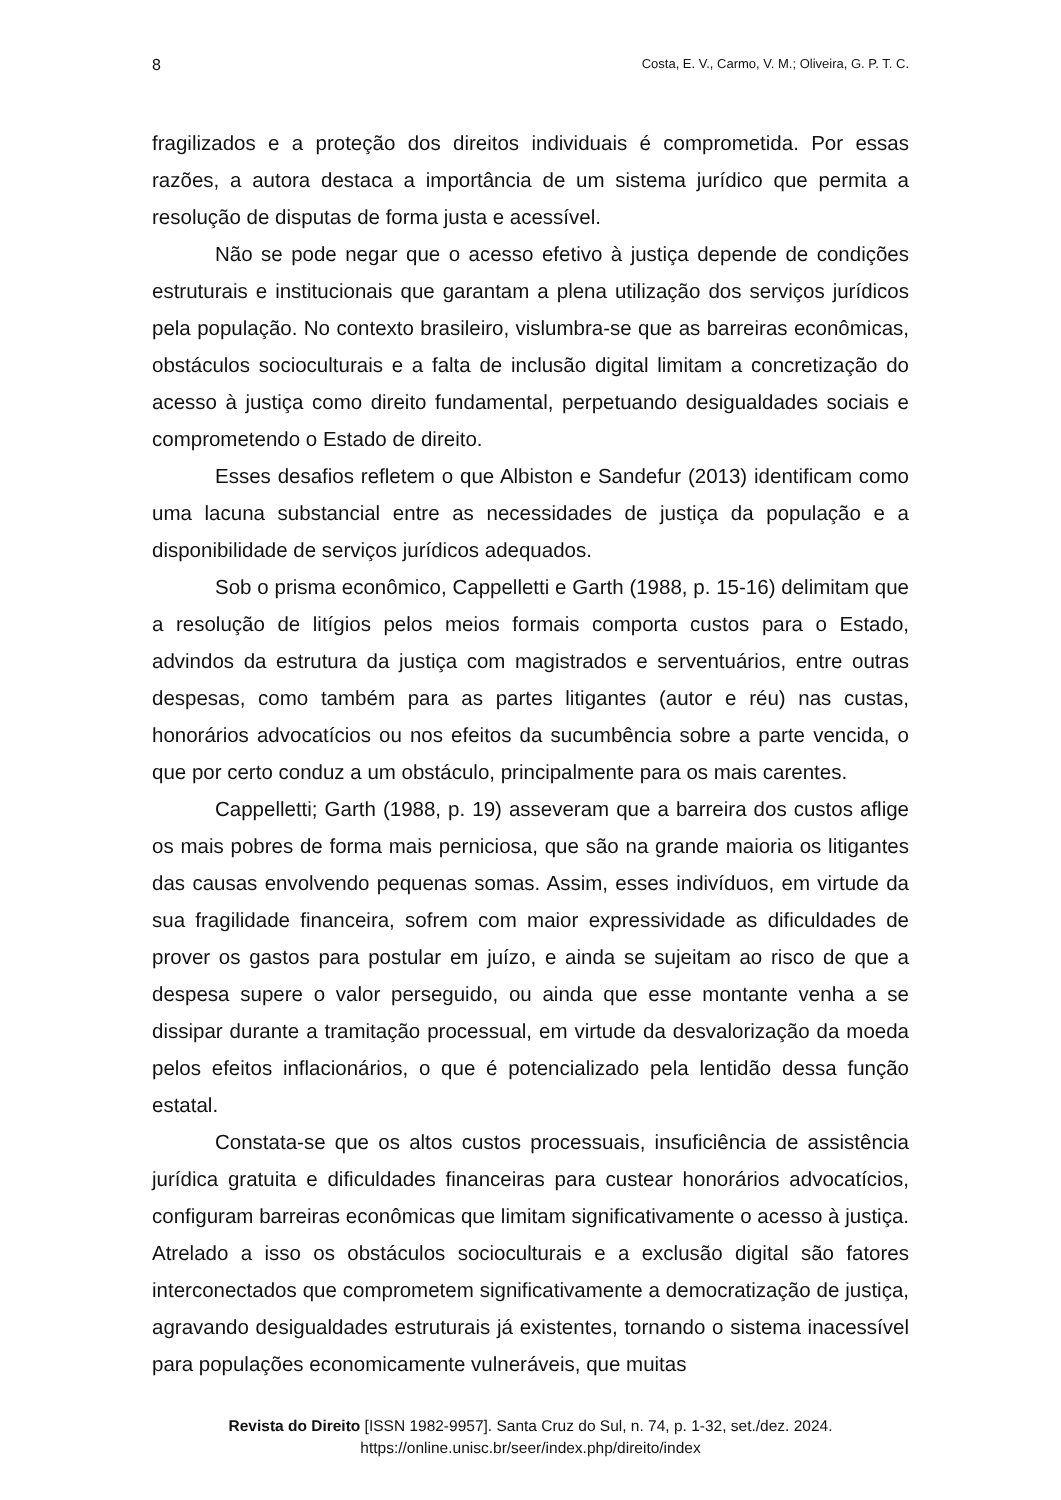8 Costa, E. V., Carmo, V. M.; Oliveira, G. P. T. C.
fragilizados e a proteção dos direitos individuais é comprometida. Por essas razões, a autora destaca a importância de um sistema jurídico que permita a resolução de disputas de forma justa e acessível.
Não se pode negar que o acesso efetivo à justiça depende de condições estruturais e institucionais que garantam a plena utilização dos serviços jurídicos pela população. No contexto brasileiro, vislumbra-se que as barreiras econômicas, obstáculos socioculturais e a falta de inclusão digital limitam a concretização do acesso à justiça como direito fundamental, perpetuando desigualdades sociais e comprometendo o Estado de direito.
Esses desafios refletem o que Albiston e Sandefur (2013) identificam como uma lacuna substancial entre as necessidades de justiça da população e a disponibilidade de serviços jurídicos adequados.
Sob o prisma econômico, Cappelletti e Garth (1988, p. 15-16) delimitam que a resolução de litígios pelos meios formais comporta custos para o Estado, advindos da estrutura da justiça com magistrados e serventuários, entre outras despesas, como também para as partes litigantes (autor e réu) nas custas, honorários advocatícios ou nos efeitos da sucumbência sobre a parte vencida, o que por certo conduz a um obstáculo, principalmente para os mais carentes.
Cappelletti; Garth (1988, p. 19) asseveram que a barreira dos custos aflige os mais pobres de forma mais perniciosa, que são na grande maioria os litigantes das causas envolvendo pequenas somas. Assim, esses indivíduos, em virtude da sua fragilidade financeira, sofrem com maior expressividade as dificuldades de prover os gastos para postular em juízo, e ainda se sujeitam ao risco de que a despesa supere o valor perseguido, ou ainda que esse montante venha a se dissipar durante a tramitação processual, em virtude da desvalorização da moeda pelos efeitos inflacionários, o que é potencializado pela lentidão dessa função estatal.
Constata-se que os altos custos processuais, insuficiência de assistência jurídica gratuita e dificuldades financeiras para custear honorários advocatícios, configuram barreiras econômicas que limitam significativamente o acesso à justiça. Atrelado a isso os obstáculos socioculturais e a exclusão digital são fatores interconectados que comprometem significativamente a democratização de justiça, agravando desigualdades estruturais já existentes, tornando o sistema inacessível para populações economicamente vulneráveis, que muitas
Revista do Direito [ISSN 1982-9957]. Santa Cruz do Sul, n. 74, p. 1-32, set./dez. 2024.
https://online.unisc.br/seer/index.php/direito/index